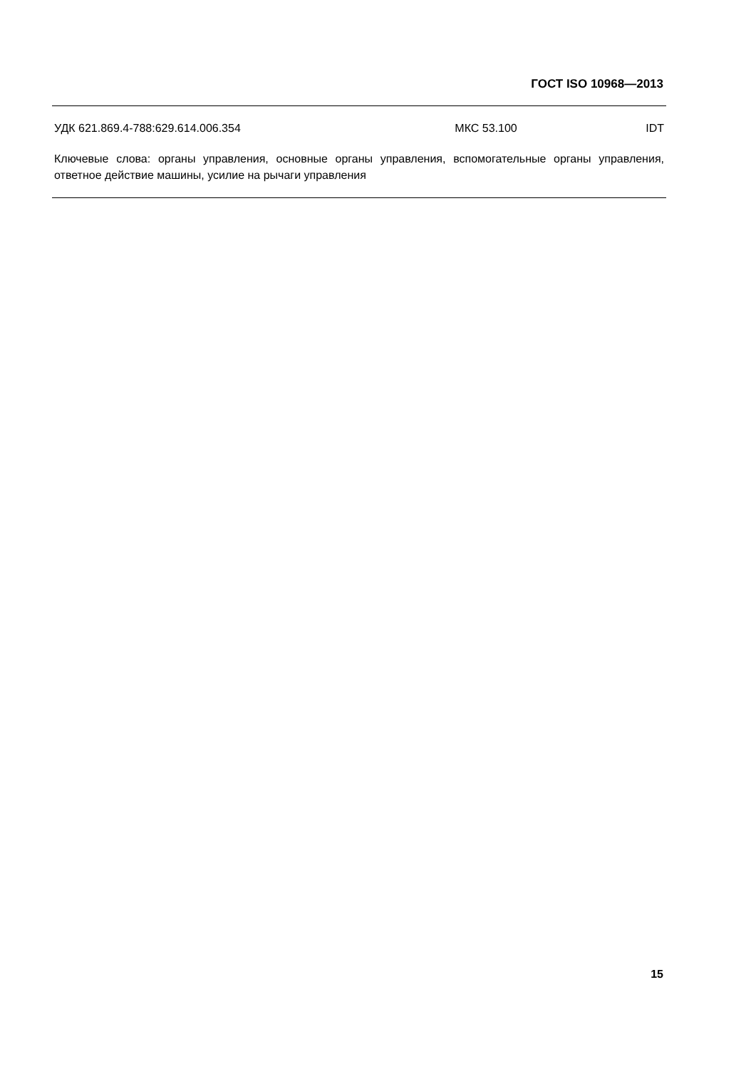ГОСТ ISO 10968—2013
УДК 621.869.4-788:629.614.006.354 МКС 53.100 IDT
Ключевые слова: органы управления, основные органы управления, вспомогательные органы управления, ответное действие машины, усилие на рычаги управления
15